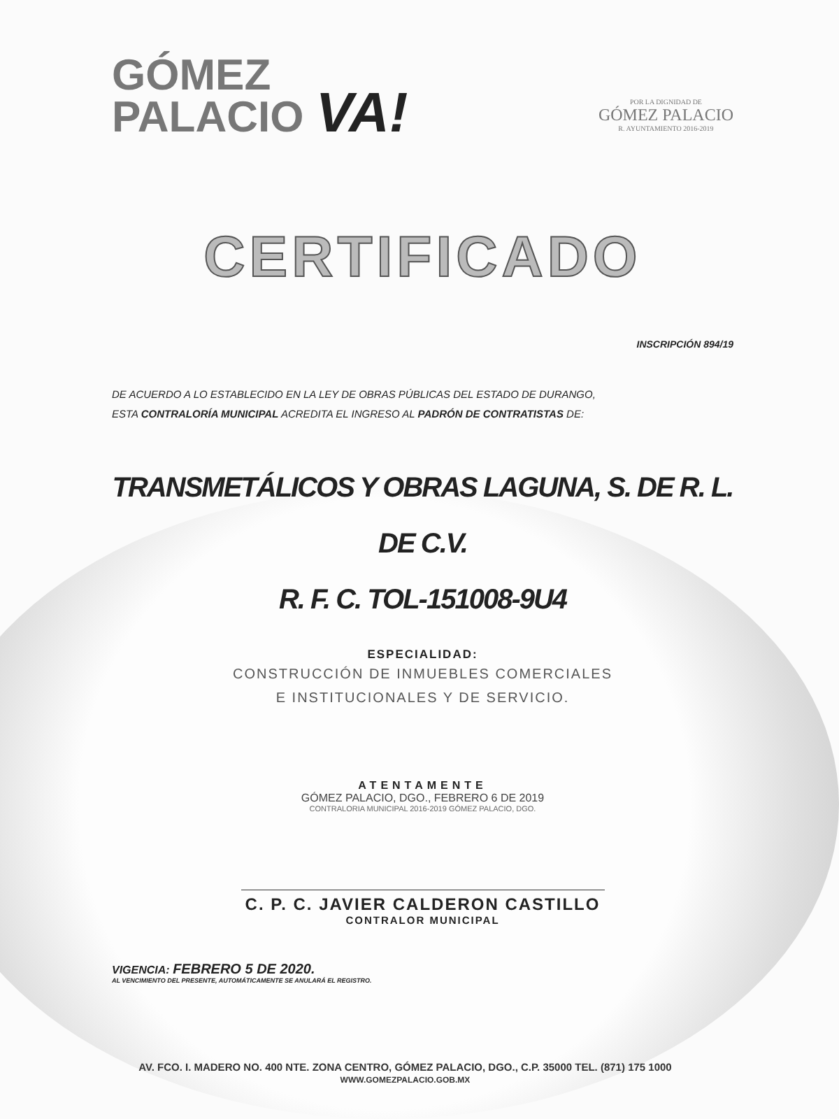GÓMEZ
PALACIO VA!
POR LA DIGNIDAD DE
GÓMEZ PALACIO
R. AYUNTAMIENTO 2016-2019
CERTIFICADO
INSCRIPCIÓN 894/19
DE ACUERDO A LO ESTABLECIDO EN LA LEY DE OBRAS PÚBLICAS DEL ESTADO DE DURANGO,
ESTA CONTRALORÍA MUNICIPAL ACREDITA EL INGRESO AL PADRÓN DE CONTRATISTAS DE:
TRANSMETÁLICOS Y OBRAS LAGUNA, S. DE R. L. DE C.V.
R. F. C. TOL-151008-9U4
ESPECIALIDAD:
CONSTRUCCIÓN DE INMUEBLES COMERCIALES
E INSTITUCIONALES Y DE SERVICIO.
ATENTAMENTE
GÓMEZ PALACIO, DGO., FEBRERO 6 DE 2019
CONTRALORIA MUNICIPAL 2016-2019 GÓMEZ PALACIO, DGO.
C. P. C. JAVIER CALDERON CASTILLO
CONTRALOR MUNICIPAL
VIGENCIA: FEBRERO 5 DE 2020.
AL VENCIMIENTO DEL PRESENTE, AUTOMÁTICAMENTE SE ANULARÁ EL REGISTRO.
AV. FCO. I. MADERO NO. 400 NTE. ZONA CENTRO, GÓMEZ PALACIO, DGO., C.P. 35000 TEL. (871) 175 1000
WWW.GOMEZPALACIO.GOB.MX